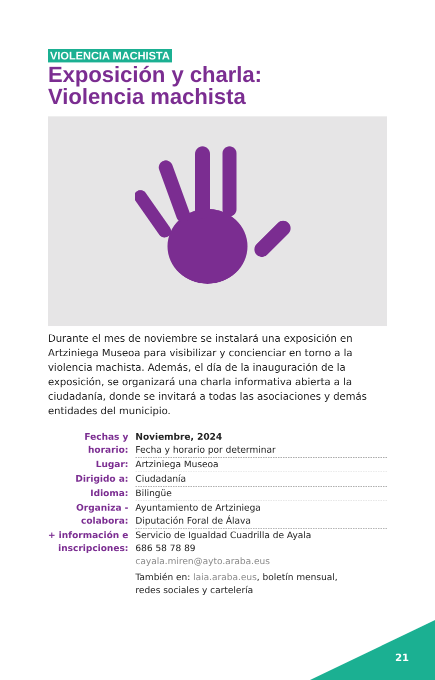VIOLENCIA MACHISTA
Exposición y charla:
Violencia machista
Durante el mes de noviembre se instalará una exposición en Artziniega Museoa para visibilizar y concienciar en torno a la violencia machista. Además, el día de la inauguración de la exposición, se organizará una charla informativa abierta a la ciudadanía, donde se invitará a todas las asociaciones y demás entidades del municipio.
| Fechas y horario: | Noviembre, 2024 Fecha y horario por determinar |
| Lugar: | Artziniega Museoa |
| Dirigido a: | Ciudadanía |
| Idioma: | Bilingüe |
| Organiza - colabora: | Ayuntamiento de Artziniega Diputación Foral de Álava |
| + información e inscripciones: | Servicio de Igualdad Cuadrilla de Ayala 686 58 78 89 cayala.miren@ayto.araba.eus También en: laia.araba.eus , boletín mensual, redes sociales y cartelería |
21